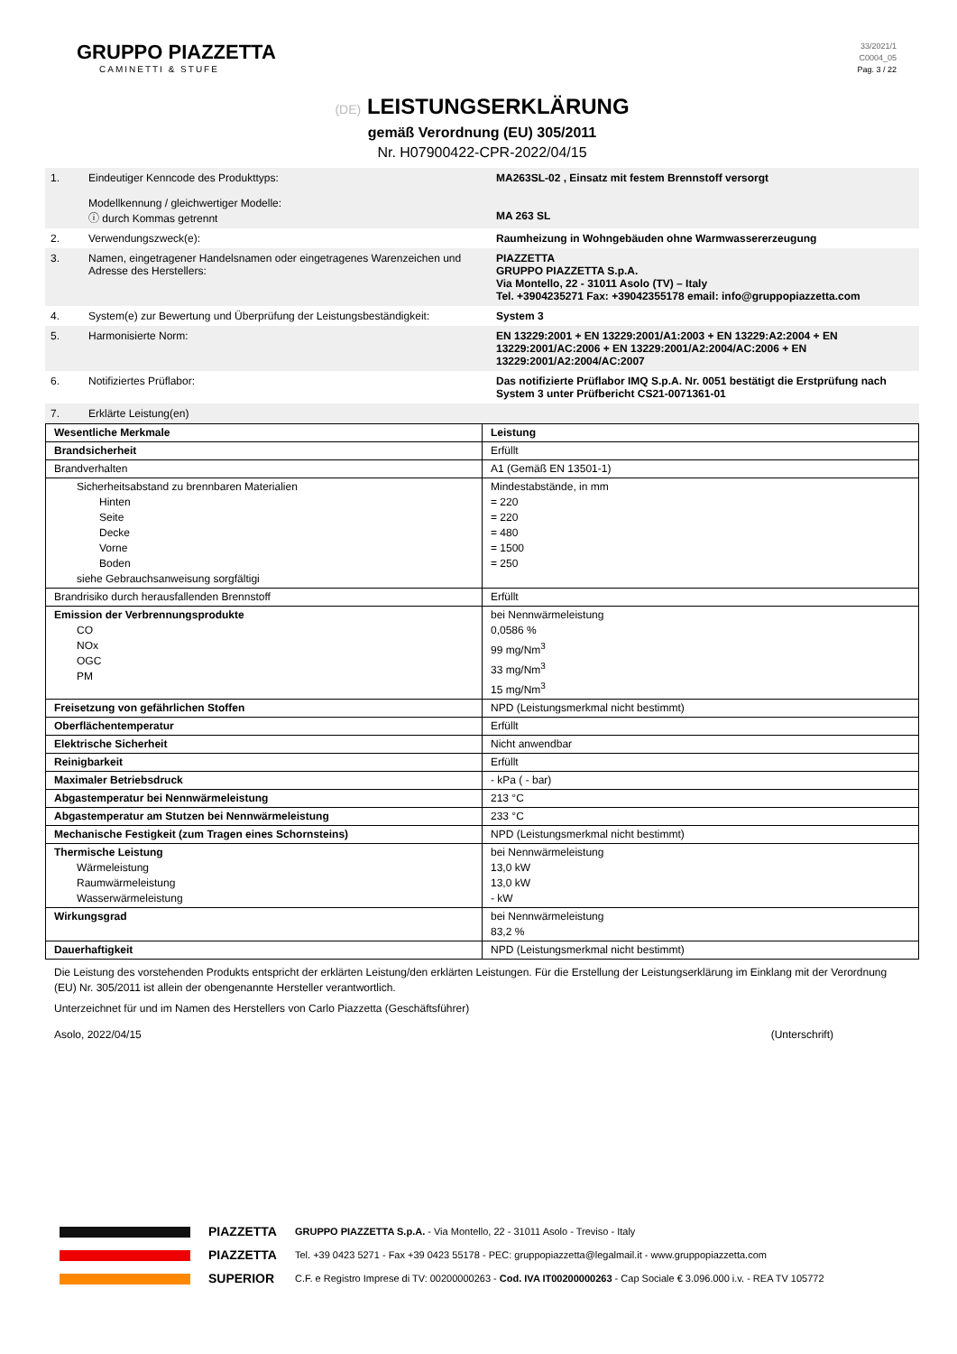GRUPPO PIAZZETTA
CAMINETTI & STUFE
33/2021/1
C0004_05
Pag. 3 / 22
(DE) LEISTUNGSERKLÄRUNG
gemäß Verordnung (EU) 305/2011
Nr. H07900422-CPR-2022/04/15
| 1. | Eindeutiger Kenncode des Produkttyps: Modellkennung / gleichwertiger Modelle: ⓘ durch Kommas getrennt | MA263SL-02 , Einsatz mit festem Brennstoff versorgt MA 263 SL |
| 2. | Verwendungszweck(e): | Raumheizung in Wohngebäuden ohne Warmwassererzeugung |
| 3. | Namen, eingetragener Handelsnamen oder eingetragenes Warenzeichen und Adresse des Herstellers: | PIAZZETTA GRUPPO PIAZZETTA S.p.A. Via Montello, 22 - 31011 Asolo (TV) – Italy Tel. +3904235271 Fax: +39042355178 email: info@gruppopiazzetta.com |
| 4. | System(e) zur Bewertung und Überprüfung der Leistungsbeständigkeit: | System 3 |
| 5. | Harmonisierte Norm: | EN 13229:2001 + EN 13229:2001/A1:2003 + EN 13229:A2:2004 + EN 13229:2001/AC:2006 + EN 13229:2001/A2:2004/AC:2006 + EN 13229:2001/A2:2004/AC:2007 |
| 6. | Notifiziertes Prüflabor: | Das notifizierte Prüflabor IMQ S.p.A. Nr. 0051 bestätigt die Erstprüfung nach System 3 unter Prüfbericht CS21-0071361-01 |
| 7. | Erklärte Leistung(en) | |
| Wesentliche Merkmale | Leistung |
| Brandsicherheit | Erfüllt |
| Brandverhalten | A1 (Gemäß EN 13501-1) |
| Sicherheitsabstand zu brennbaren Materialien Hinten Seite Decke Vorne Boden siehe Gebrauchsanweisung sorgfältigi | Mindestabstände, in mm = 220 = 220 = 480 = 1500 = 250 |
| Brandrisiko durch herausfallenden Brennstoff | Erfüllt |
| Emission der Verbrennungsprodukte CO NOx OGC PM | bei Nennwärmeleistung 0,0586 % 99 mg/Nm<sup>3</sup> 33 mg/Nm<sup>3</sup> 15 mg/Nm<sup>3</sup> |
| Freisetzung von gefährlichen Stoffen | NPD (Leistungsmerkmal nicht bestimmt) |
| Oberflächentemperatur | Erfüllt |
| Elektrische Sicherheit | Nicht anwendbar |
| Reinigbarkeit | Erfüllt |
| Maximaler Betriebsdruck | - kPa ( - bar) |
| Abgastemperatur bei Nennwärmeleistung | 213 °C |
| Abgastemperatur am Stutzen bei Nennwärmeleistung | 233 °C |
| Mechanische Festigkeit (zum Tragen eines Schornsteins) | NPD (Leistungsmerkmal nicht bestimmt) |
| Thermische Leistung Wärmeleistung Raumwärmeleistung Wasserwärmeleistung | bei Nennwärmeleistung 13,0 kW 13,0 kW - kW |
| Wirkungsgrad | bei Nennwärmeleistung 83,2 % |
| Dauerhaftigkeit | NPD (Leistungsmerkmal nicht bestimmt) |
Die Leistung des vorstehenden Produkts entspricht der erklärten Leistung/den erklärten Leistungen. Für die Erstellung der Leistungserklärung im Einklang mit der Verordnung (EU) Nr. 305/2011 ist allein der obengenannte Hersteller verantwortlich.
Unterzeichnet für und im Namen des Herstellers von Carlo Piazzetta (Geschäftsführer)
Asolo, 2022/04/15 (Unterschrift)
PIAZZETTA
PIAZZETTA
SUPERIOR
GRUPPO PIAZZETTA S.p.A. - Via Montello, 22 - 31011 Asolo - Treviso - Italy
Tel. +39 0423 5271 - Fax +39 0423 55178 - PEC: gruppopiazzetta@legalmail.it - www.gruppopiazzetta.com
C.F. e Registro Imprese di TV: 00200000263 - Cod. IVA IT00200000263 - Cap Sociale € 3.096.000 i.v. - REA TV 105772